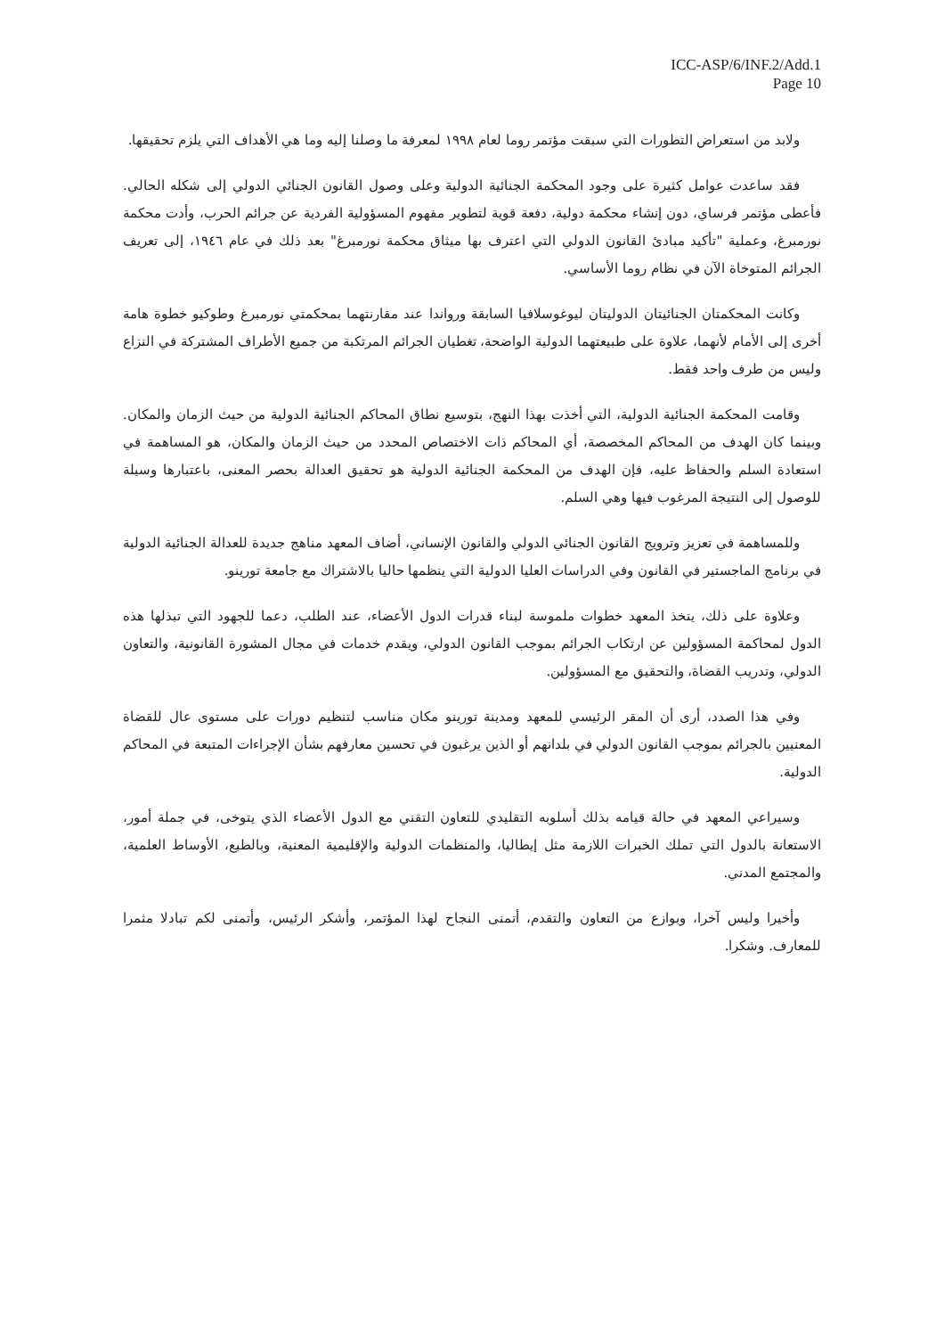ICC-ASP/6/INF.2/Add.1
Page 10
ولابد من استعراض التطورات التي سبقت مؤتمر روما لعام ١٩٩٨ لمعرفة ما وصلنا إليه وما هي الأهداف التي يلزم تحقيقها.
فقد ساعدت عوامل كثيرة على وجود المحكمة الجنائية الدولية وعلى وصول القانون الجنائي الدولي إلى شكله الحالي. فأعطى مؤتمر فرساي، دون إنشاء محكمة دولية، دفعة قوية لتطوير مفهوم المسؤولية الفردية عن جرائم الحرب، وأدت محكمة نورمبرغ، وعملية "تأكيد مبادئ القانون الدولي التي اعترف بها ميثاق محكمة نورمبرغ" بعد ذلك في عام ١٩٤٦، إلى تعريف الجرائم المتوخاة الآن في نظام روما الأساسي.
وكانت المحكمتان الجنائيتان الدوليتان ليوغوسلافيا السابقة ورواندا عند مقارنتهما بمحكمتي نورمبرغ وطوكيو خطوة هامة أخرى إلى الأمام لأنهما، علاوة على طبيعتهما الدولية الواضحة، تغطيان الجرائم المرتكبة من جميع الأطراف المشتركة في النزاع وليس من طرف واحد فقط.
وقامت المحكمة الجنائية الدولية، التي أخذت بهذا النهج، بتوسيع نطاق المحاكم الجنائية الدولية من حيث الزمان والمكان. وبينما كان الهدف من المحاكم المخصصة، أي المحاكم ذات الاختصاص المحدد من حيث الزمان والمكان، هو المساهمة في استعادة السلم والحفاظ عليه، فإن الهدف من المحكمة الجنائية الدولية هو تحقيق العدالة بحصر المعنى، باعتبارها وسيلة للوصول إلى النتيجة المرغوب فيها وهي السلم.
وللمساهمة في تعزيز وترويج القانون الجنائي الدولي والقانون الإنساني، أضاف المعهد مناهج جديدة للعدالة الجنائية الدولية في برنامج الماجستير في القانون وفي الدراسات العليا الدولية التي ينظمها حاليا بالاشتراك مع جامعة تورينو.
وعلاوة على ذلك، يتخذ المعهد خطوات ملموسة لبناء قدرات الدول الأعضاء، عند الطلب، دعما للجهود التي تبذلها هذه الدول لمحاكمة المسؤولين عن ارتكاب الجرائم بموجب القانون الدولي، ويقدم خدمات في مجال المشورة القانونية، والتعاون الدولي، وتدريب القضاة، والتحقيق مع المسؤولين.
وفي هذا الصدد، أرى أن المقر الرئيسي للمعهد ومدينة تورينو مكان مناسب لتنظيم دورات على مستوى عال للقضاة المعنيين بالجرائم بموجب القانون الدولي في بلدانهم أو الذين يرغبون في تحسين معارفهم بشأن الإجراءات المتبعة في المحاكم الدولية.
وسيراعي المعهد في حالة قيامه بذلك أسلوبه التقليدي للتعاون التقني مع الدول الأعضاء الذي يتوخى، في جملة أمور، الاستعانة بالدول التي تملك الخبرات اللازمة مثل إيطاليا، والمنظمات الدولية والإقليمية المعنية، وبالطبع، الأوساط العلمية، والمجتمع المدني.
وأخيرا وليس آخرا، وبوازع من التعاون والتقدم، أتمنى النجاح لهذا المؤتمر، وأشكر الرئيس، وأتمنى لكم تبادلا مثمرا للمعارف. وشكرا.